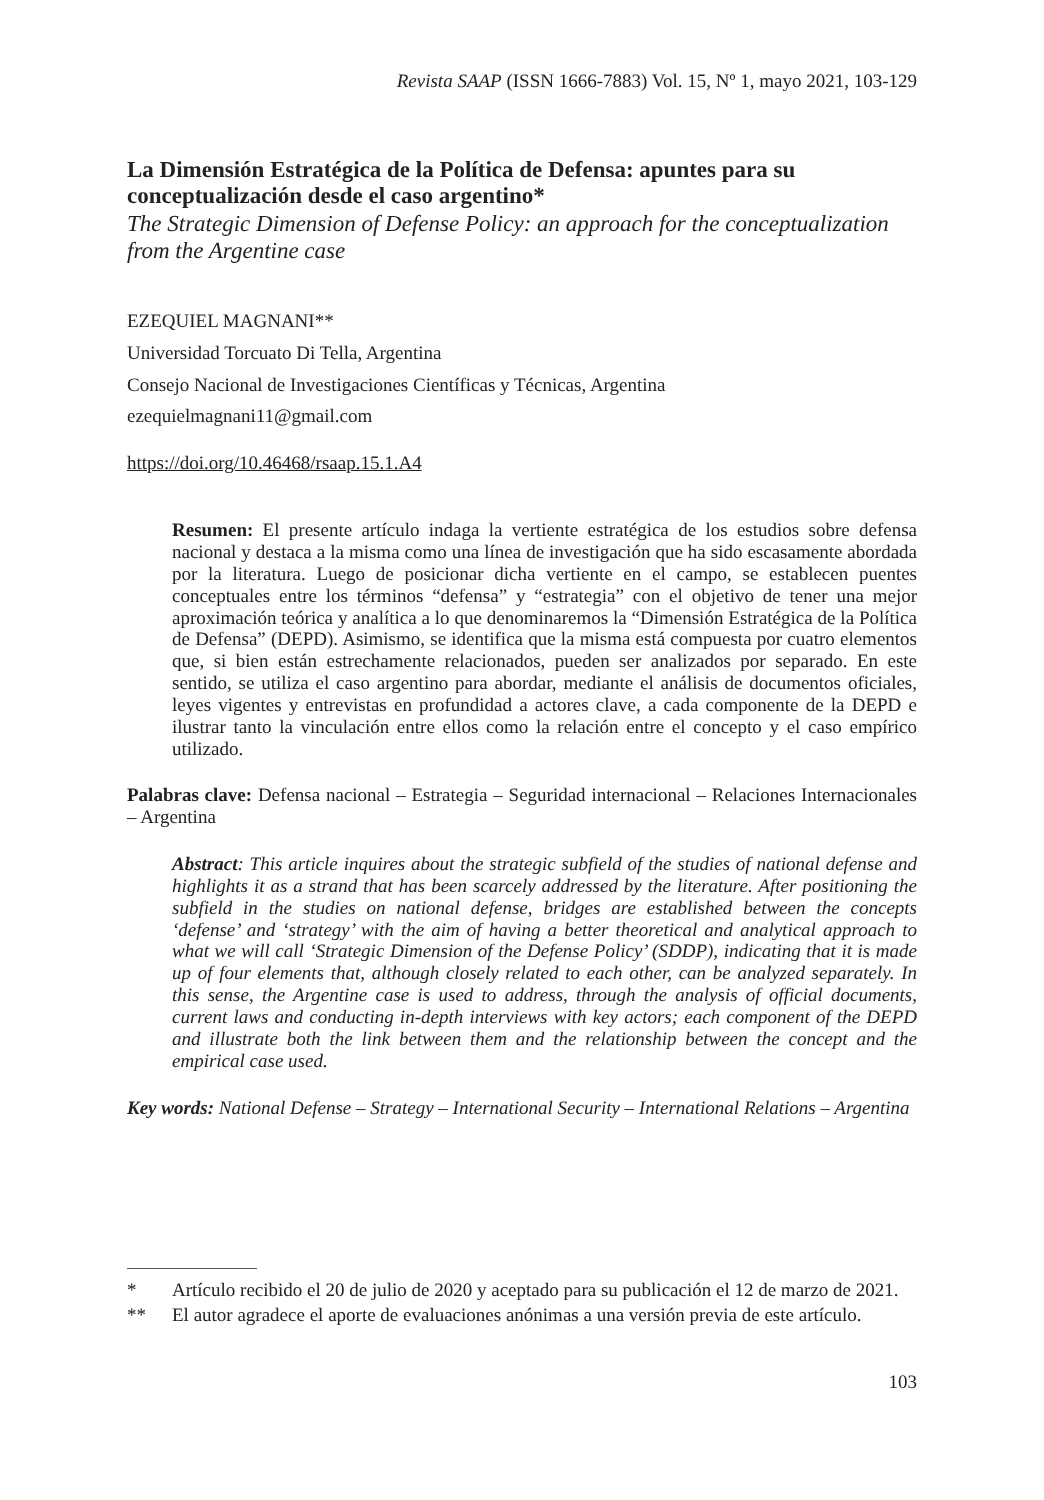Revista SAAP (ISSN 1666-7883) Vol. 15, Nº 1, mayo 2021, 103-129
La Dimensión Estratégica de la Política de Defensa: apuntes para su conceptualización desde el caso argentino*
The Strategic Dimension of Defense Policy: an approach for the conceptualization from the Argentine case
EZEQUIEL MAGNANI**
Universidad Torcuato Di Tella, Argentina
Consejo Nacional de Investigaciones Científicas y Técnicas, Argentina
ezequielmagnani11@gmail.com
https://doi.org/10.46468/rsaap.15.1.A4
Resumen: El presente artículo indaga la vertiente estratégica de los estudios sobre defensa nacional y destaca a la misma como una línea de investigación que ha sido escasamente abordada por la literatura. Luego de posicionar dicha vertiente en el campo, se establecen puentes conceptuales entre los términos “defensa” y “estrategia” con el objetivo de tener una mejor aproximación teórica y analítica a lo que denominaremos la “Dimensión Estratégica de la Política de Defensa” (DEPD). Asimismo, se identifica que la misma está compuesta por cuatro elementos que, si bien están estrechamente relacionados, pueden ser analizados por separado. En este sentido, se utiliza el caso argentino para abordar, mediante el análisis de documentos oficiales, leyes vigentes y entrevistas en profundidad a actores clave, a cada componente de la DEPD e ilustrar tanto la vinculación entre ellos como la relación entre el concepto y el caso empírico utilizado.
Palabras clave: Defensa nacional – Estrategia – Seguridad internacional – Relaciones Internacionales – Argentina
Abstract: This article inquires about the strategic subfield of the studies of national defense and highlights it as a strand that has been scarcely addressed by the literature. After positioning the subfield in the studies on national defense, bridges are established between the concepts ‘defense’ and ‘strategy’ with the aim of having a better theoretical and analytical approach to what we will call ‘Strategic Dimension of the Defense Policy’ (SDDP), indicating that it is made up of four elements that, although closely related to each other, can be analyzed separately. In this sense, the Argentine case is used to address, through the analysis of official documents, current laws and conducting in-depth interviews with key actors; each component of the DEPD and illustrate both the link between them and the relationship between the concept and the empirical case used.
Key words: National Defense – Strategy – International Security – International Relations – Argentina
* Artículo recibido el 20 de julio de 2020 y aceptado para su publicación el 12 de marzo de 2021.
** El autor agradece el aporte de evaluaciones anónimas a una versión previa de este artículo.
103